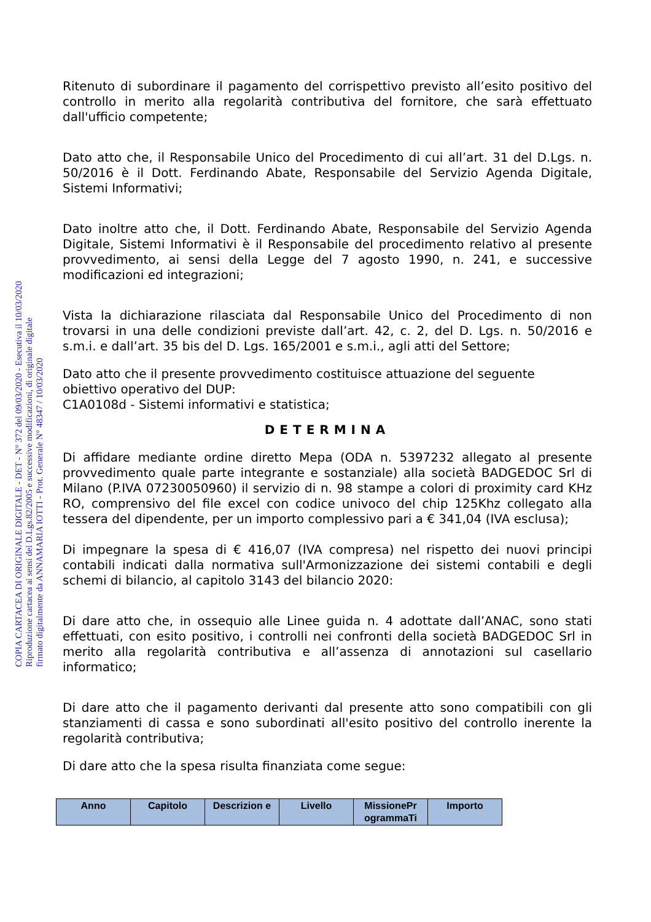COPIA CARTACEA DI ORIGINALE DIGITALE - DET - N° 372 del 09/03/2020 - Esecutiva il 10/03/2020
Riproduzione cartacea ai sensi del D.Lgs.82/2005 e successive modificazioni, di originale digitale
firmato digitalmente da ANNAMARIA IOTTI - Prot. Generale N° 48347 / 10/03/2020
Ritenuto di subordinare il pagamento del corrispettivo previsto all’esito positivo del controllo in merito alla regolarità contributiva del fornitore, che sarà effettuato dall'ufficio competente;
Dato atto che, il Responsabile Unico del Procedimento di cui all’art. 31 del D.Lgs. n. 50/2016 è il Dott. Ferdinando Abate, Responsabile del Servizio Agenda Digitale, Sistemi Informativi;
Dato inoltre atto che, il Dott. Ferdinando Abate, Responsabile del Servizio Agenda Digitale, Sistemi Informativi è il Responsabile del procedimento relativo al presente provvedimento, ai sensi della Legge del 7 agosto 1990, n. 241, e successive modificazioni ed integrazioni;
Vista la dichiarazione rilasciata dal Responsabile Unico del Procedimento di non trovarsi in una delle condizioni previste dall’art. 42, c. 2, del D. Lgs. n. 50/2016 e s.m.i. e dall’art. 35 bis del D. Lgs. 165/2001 e s.m.i., agli atti del Settore;
Dato atto che il presente provvedimento costituisce attuazione del seguente obiettivo operativo del DUP:
C1A0108d - Sistemi informativi e statistica;
DETERMINA
Di affidare mediante ordine diretto Mepa (ODA n. 5397232 allegato al presente provvedimento quale parte integrante e sostanziale) alla società BADGEDOC Srl di Milano (P.IVA 07230050960) il servizio di n. 98 stampe a colori di proximity card KHz RO, comprensivo del file excel con codice univoco del chip 125Khz collegato alla tessera del dipendente, per un importo complessivo pari a € 341,04 (IVA esclusa);
Di impegnare la spesa di € 416,07 (IVA compresa) nel rispetto dei nuovi principi contabili indicati dalla normativa sull'Armonizzazione dei sistemi contabili e degli schemi di bilancio, al capitolo 3143 del bilancio 2020:
Di dare atto che, in ossequio alle Linee guida n. 4 adottate dall’ANAC, sono stati effettuati, con esito positivo, i controlli nei confronti della società BADGEDOC Srl in merito alla regolarità contributiva e all’assenza di annotazioni sul casellario informatico;
Di dare atto che il pagamento derivanti dal presente atto sono compatibili con gli stanziamenti di cassa e sono subordinati all'esito positivo del controllo inerente la regolarità contributiva;
Di dare atto che la spesa risulta finanziata come segue:
| Anno | Capitolo | Descrizion e | Livello | MissionePr ogrammaTi | Importo |